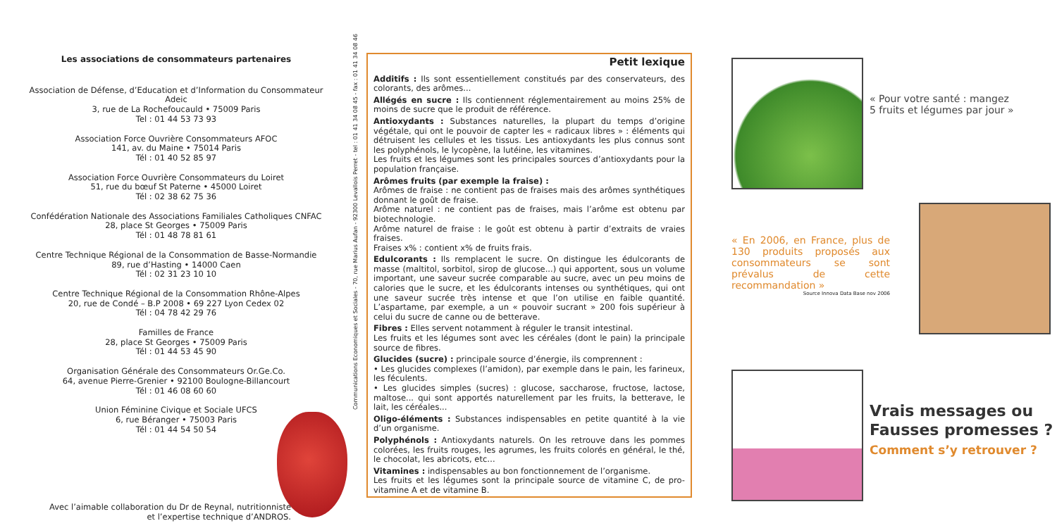Les associations de consommateurs partenaires
Association de Défense, d’Education et d’Information du Consommateur
Adeic
3, rue de La Rochefoucauld • 75009 Paris
Tel : 01 44 53 73 93
Association Force Ouvrière Consommateurs AFOC
141, av. du Maine • 75014 Paris
Tél : 01 40 52 85 97
Association Force Ouvrière Consommateurs du Loiret
51, rue du bœuf St Paterne • 45000 Loiret
Tél : 02 38 62 75 36
Confédération Nationale des Associations Familiales Catholiques CNFAC
28, place St Georges • 75009 Paris
Tél : 01 48 78 81 61
Centre Technique Régional de la Consommation de Basse-Normandie
89, rue d’Hasting • 14000 Caen
Tél : 02 31 23 10 10
Centre Technique Régional de la Consommation Rhône-Alpes
20, rue de Condé – B.P 2008 • 69 227 Lyon Cedex 02
Tél : 04 78 42 29 76
Familles de France
28, place St Georges • 75009 Paris
Tél : 01 44 53 45 90
Organisation Générale des Consommateurs Or.Ge.Co.
64, avenue Pierre-Grenier • 92100 Boulogne-Billancourt
Tél : 01 46 08 60 60
Union Féminine Civique et Sociale UFCS
6, rue Béranger • 75003 Paris
Tél : 01 44 54 50 54
Avec l’aimable collaboration du Dr de Reynal, nutritionniste
et l’expertise technique d’ANDROS.
Communications Economiques et Sociales - 70, rue Marius Aufan - 92300 Levallois Perret - tel : 01 41 34 08 45 - fax : 01 41 34 08 46
Petit lexique
Additifs : Ils sont essentiellement constitués par des conservateurs, des colorants, des arômes...
Allégés en sucre : Ils contiennent réglementairement au moins 25% de moins de sucre que le produit de référence.
Antioxydants : Substances naturelles, la plupart du temps d’origine végétale, qui ont le pouvoir de capter les « radicaux libres » : éléments qui détruisent les cellules et les tissus. Les antioxydants les plus connus sont les polyphénols, le lycopène, la lutéine, les vitamines.
Les fruits et les légumes sont les principales sources d’antioxydants pour la population française.
Arômes fruits (par exemple la fraise) :
Arômes de fraise : ne contient pas de fraises mais des arômes synthétiques donnant le goût de fraise.
Arôme naturel : ne contient pas de fraises, mais l’arôme est obtenu par biotechnologie.
Arôme naturel de fraise : le goût est obtenu à partir d’extraits de vraies fraises.
Fraises x% : contient x% de fruits frais.
Edulcorants : Ils remplacent le sucre. On distingue les édulcorants de masse (maltitol, sorbitol, sirop de glucose...) qui apportent, sous un volume important, une saveur sucrée comparable au sucre, avec un peu moins de calories que le sucre, et les édulcorants intenses ou synthétiques, qui ont une saveur sucrée très intense et que l’on utilise en faible quantité. L’aspartame, par exemple, a un « pouvoir sucrant » 200 fois supérieur à celui du sucre de canne ou de betterave.
Fibres : Elles servent notamment à réguler le transit intestinal.
Les fruits et les légumes sont avec les céréales (dont le pain) la principale source de fibres.
Glucides (sucre) : principale source d’énergie, ils comprennent :
• Les glucides complexes (l’amidon), par exemple dans le pain, les farineux, les féculents.
• Les glucides simples (sucres) : glucose, saccharose, fructose, lactose, maltose... qui sont apportés naturellement par les fruits, la betterave, le lait, les céréales...
Oligo-éléments : Substances indispensables en petite quantité à la vie d’un organisme.
Polyphénols : Antioxydants naturels. On les retrouve dans les pommes colorées, les fruits rouges, les agrumes, les fruits colorés en général, le thé, le chocolat, les abricots, etc…
Vitamines : indispensables au bon fonctionnement de l’organisme.
Les fruits et les légumes sont la principale source de vitamine C, de pro-vitamine A et de vitamine B.
« Pour votre santé : mangez
5 fruits et légumes par jour »
« En 2006, en France, plus de 130 produits proposés aux consommateurs se sont prévalus de cette recommandation »
Source Innova Data Base nov 2006
Vrais messages ou
Fausses promesses ?
Comment s’y retrouver ?